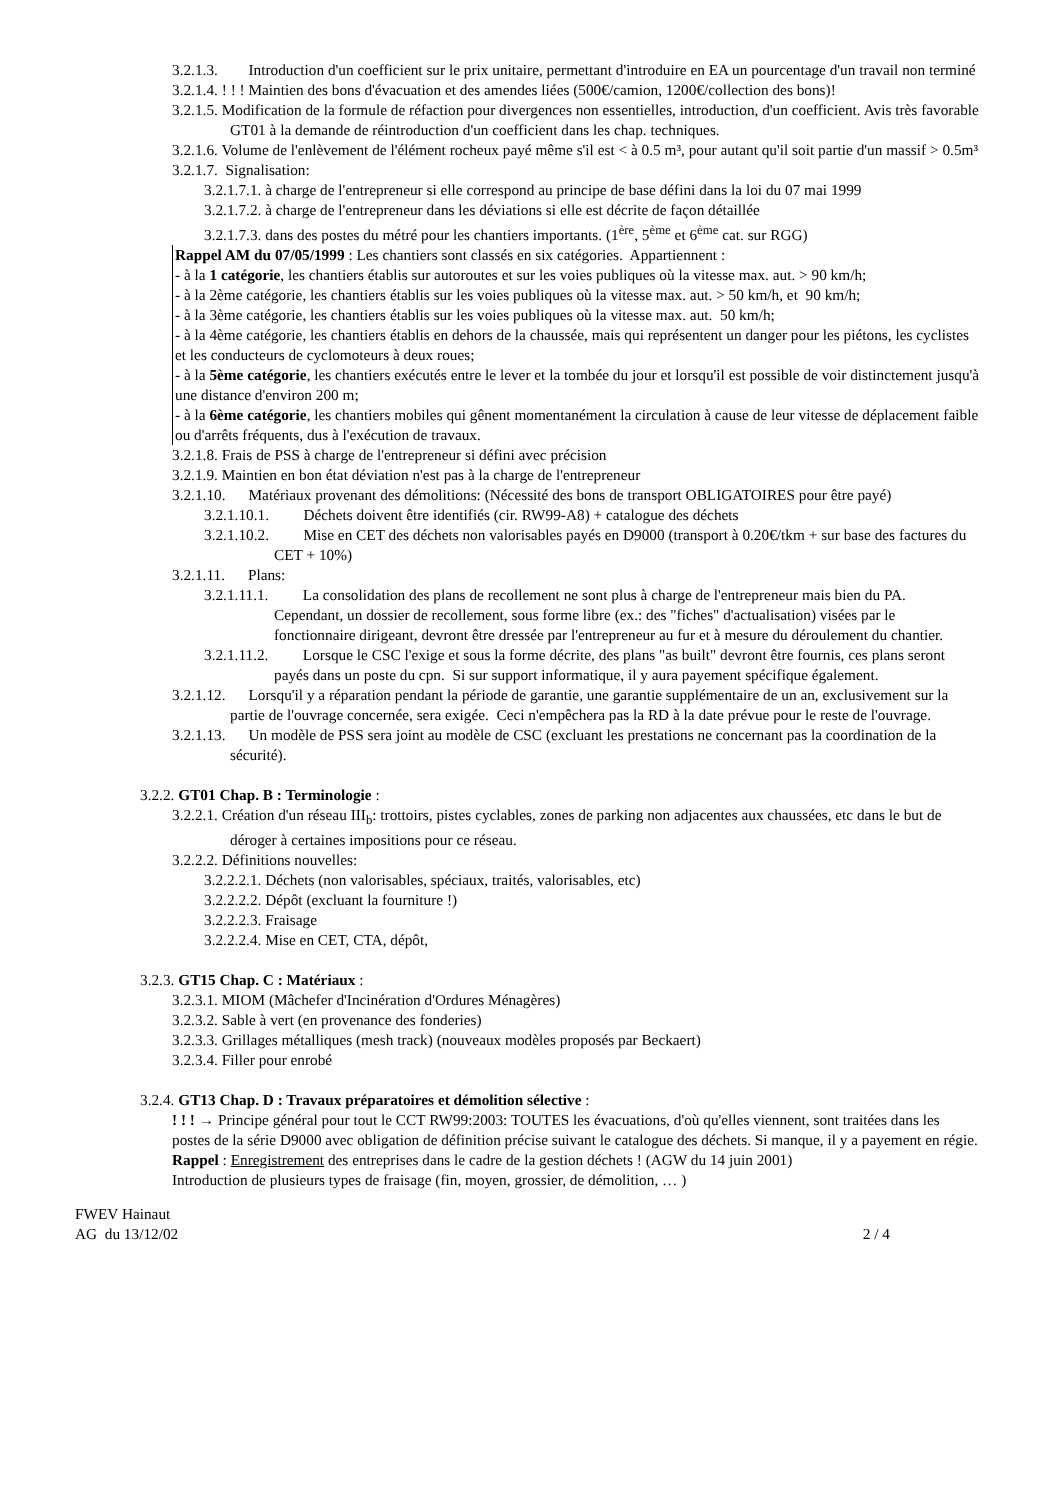3.2.1.3. Introduction d'un coefficient sur le prix unitaire, permettant d'introduire en EA un pourcentage d'un travail non terminé
3.2.1.4. ! ! ! Maintien des bons d'évacuation et des amendes liées (500€/camion, 1200€/collection des bons)!
3.2.1.5. Modification de la formule de réfaction pour divergences non essentielles, introduction, d'un coefficient. Avis très favorable GT01 à la demande de réintroduction d'un coefficient dans les chap. techniques.
3.2.1.6. Volume de l'enlèvement de l'élément rocheux payé même s'il est < à 0.5 m³, pour autant qu'il soit partie d'un massif > 0.5m³
3.2.1.7. Signalisation:
3.2.1.7.1. à charge de l'entrepreneur si elle correspond au principe de base défini dans la loi du 07 mai 1999
3.2.1.7.2. à charge de l'entrepreneur dans les déviations si elle est décrite de façon détaillée
3.2.1.7.3. dans des postes du métré pour les chantiers importants. (1<sup>ère</sup>, 5<sup>ème</sup> et 6<sup>ème</sup> cat. sur RGG)
Rappel AM du 07/05/1999 : Les chantiers sont classés en six catégories. Appartiennent :
- à la 1 catégorie, les chantiers établis sur autoroutes et sur les voies publiques où la vitesse max. aut. > 90 km/h;
- à la 2ème catégorie, les chantiers établis sur les voies publiques où la vitesse max. aut. > 50 km/h, et 90 km/h;
- à la 3ème catégorie, les chantiers établis sur les voies publiques où la vitesse max. aut. 50 km/h;
- à la 4ème catégorie, les chantiers établis en dehors de la chaussée, mais qui représentent un danger pour les piétons, les cyclistes et les conducteurs de cyclomoteurs à deux roues;
- à la 5ème catégorie, les chantiers exécutés entre le lever et la tombée du jour et lorsqu'il est possible de voir distinctement jusqu'à une distance d'environ 200 m;
- à la 6ème catégorie, les chantiers mobiles qui gênent momentanément la circulation à cause de leur vitesse de déplacement faible ou d'arrêts fréquents, dus à l'exécution de travaux.
3.2.1.8. Frais de PSS à charge de l'entrepreneur si défini avec précision
3.2.1.9. Maintien en bon état déviation n'est pas à la charge de l'entrepreneur
3.2.1.10. Matériaux provenant des démolitions: (Nécessité des bons de transport OBLIGATOIRES pour être payé)
3.2.1.10.1. Déchets doivent être identifiés (cir. RW99-A8) + catalogue des déchets
3.2.1.10.2. Mise en CET des déchets non valorisables payés en D9000 (transport à 0.20€/tkm + sur base des factures du CET + 10%)
3.2.1.11. Plans:
3.2.1.11.1. La consolidation des plans de recollement ne sont plus à charge de l'entrepreneur mais bien du PA. Cependant, un dossier de recollement, sous forme libre (ex.: des "fiches" d'actualisation) visées par le fonctionnaire dirigeant, devront être dressée par l'entrepreneur au fur et à mesure du déroulement du chantier.
3.2.1.11.2. Lorsque le CSC l'exige et sous la forme décrite, des plans "as built" devront être fournis, ces plans seront payés dans un poste du cpn. Si sur support informatique, il y aura payement spécifique également.
3.2.1.12. Lorsqu'il y a réparation pendant la période de garantie, une garantie supplémentaire de un an, exclusivement sur la partie de l'ouvrage concernée, sera exigée. Ceci n'empêchera pas la RD à la date prévue pour le reste de l'ouvrage.
3.2.1.13. Un modèle de PSS sera joint au modèle de CSC (excluant les prestations ne concernant pas la coordination de la sécurité).
3.2.2. GT01 Chap. B : Terminologie :
3.2.2.1. Création d'un réseau III<sub>b</sub>: trottoirs, pistes cyclables, zones de parking non adjacentes aux chaussées, etc dans le but de déroger à certaines impositions pour ce réseau.
3.2.2.2. Définitions nouvelles:
3.2.2.2.1. Déchets (non valorisables, spéciaux, traités, valorisables, etc)
3.2.2.2.2. Dépôt (excluant la fourniture !)
3.2.2.2.3. Fraisage
3.2.2.2.4. Mise en CET, CTA, dépôt,
3.2.3. GT15 Chap. C : Matériaux :
3.2.3.1. MIOM (Mâchefer d'Incinération d'Ordures Ménagères)
3.2.3.2. Sable à vert (en provenance des fonderies)
3.2.3.3. Grillages métalliques (mesh track) (nouveaux modèles proposés par Beckaert)
3.2.3.4. Filler pour enrobé
3.2.4. GT13 Chap. D : Travaux préparatoires et démolition sélective :
! ! ! → Principe général pour tout le CCT RW99:2003: TOUTES les évacuations, d'où qu'elles viennent, sont traitées dans les postes de la série D9000 avec obligation de définition précise suivant le catalogue des déchets. Si manque, il y a payement en régie.
Rappel : Enregistrement des entreprises dans le cadre de la gestion déchets ! (AGW du 14 juin 2001)
Introduction de plusieurs types de fraisage (fin, moyen, grossier, de démolition, … )
FWEV Hainaut
AG du 13/12/02 2 / 4